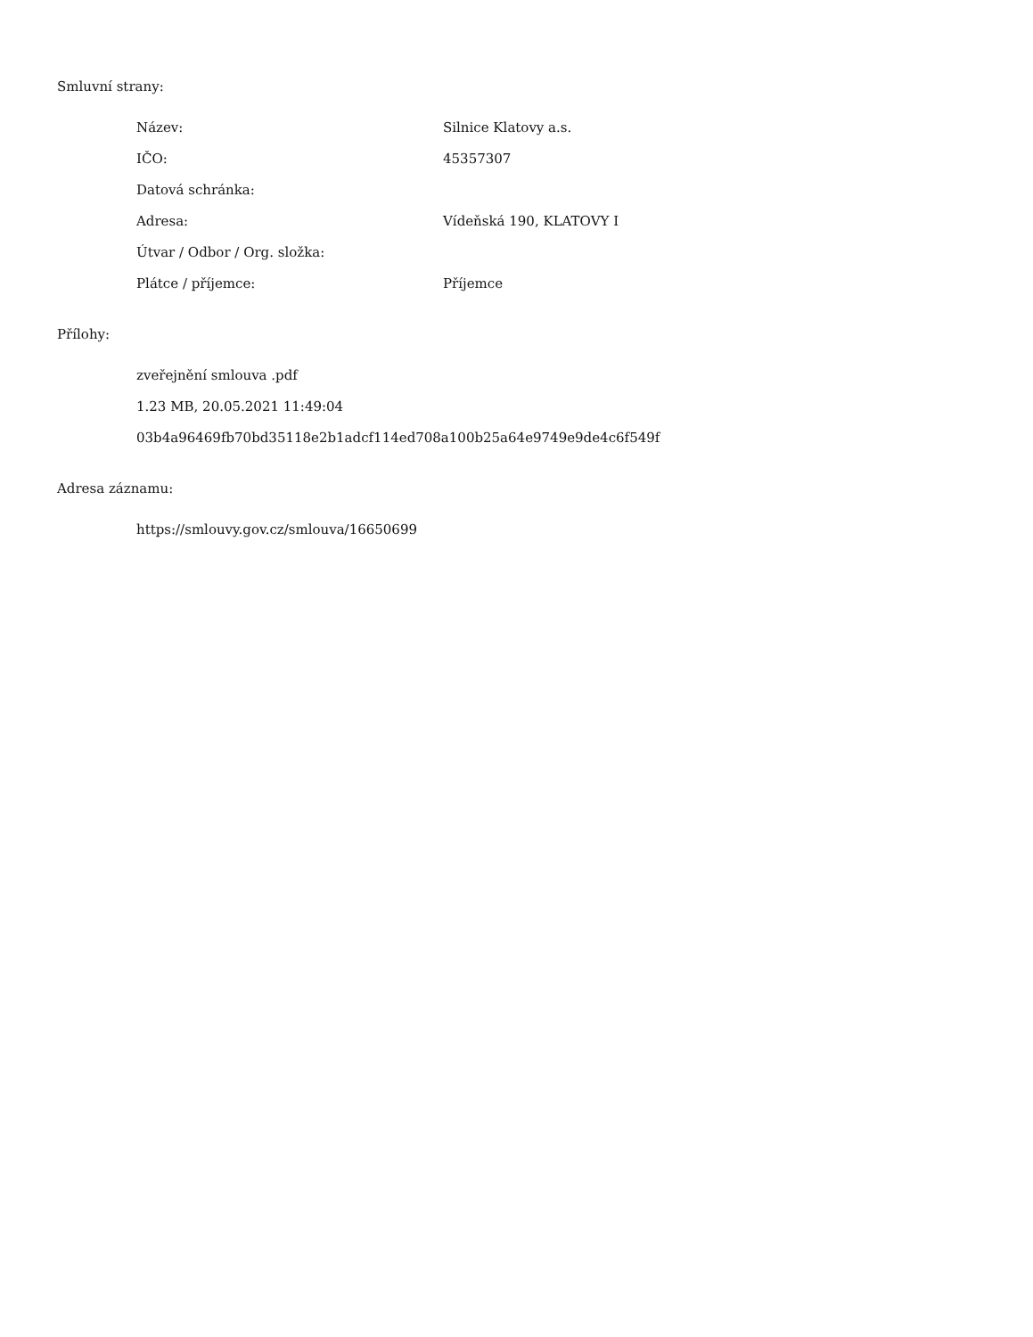Smluvní strany:
| Název: | Silnice Klatovy a.s. |
| IČO: | 45357307 |
| Datová schránka: | |
| Adresa: | Vídeňská 190, KLATOVY I |
| Útvar / Odbor / Org. složka: | |
| Plátce / příjemce: | Příjemce |
Přílohy:
zveřejnění smlouva .pdf
1.23 MB, 20.05.2021 11:49:04
03b4a96469fb70bd35118e2b1adcf114ed708a100b25a64e9749e9de4c6f549f
Adresa záznamu:
https://smlouvy.gov.cz/smlouva/16650699